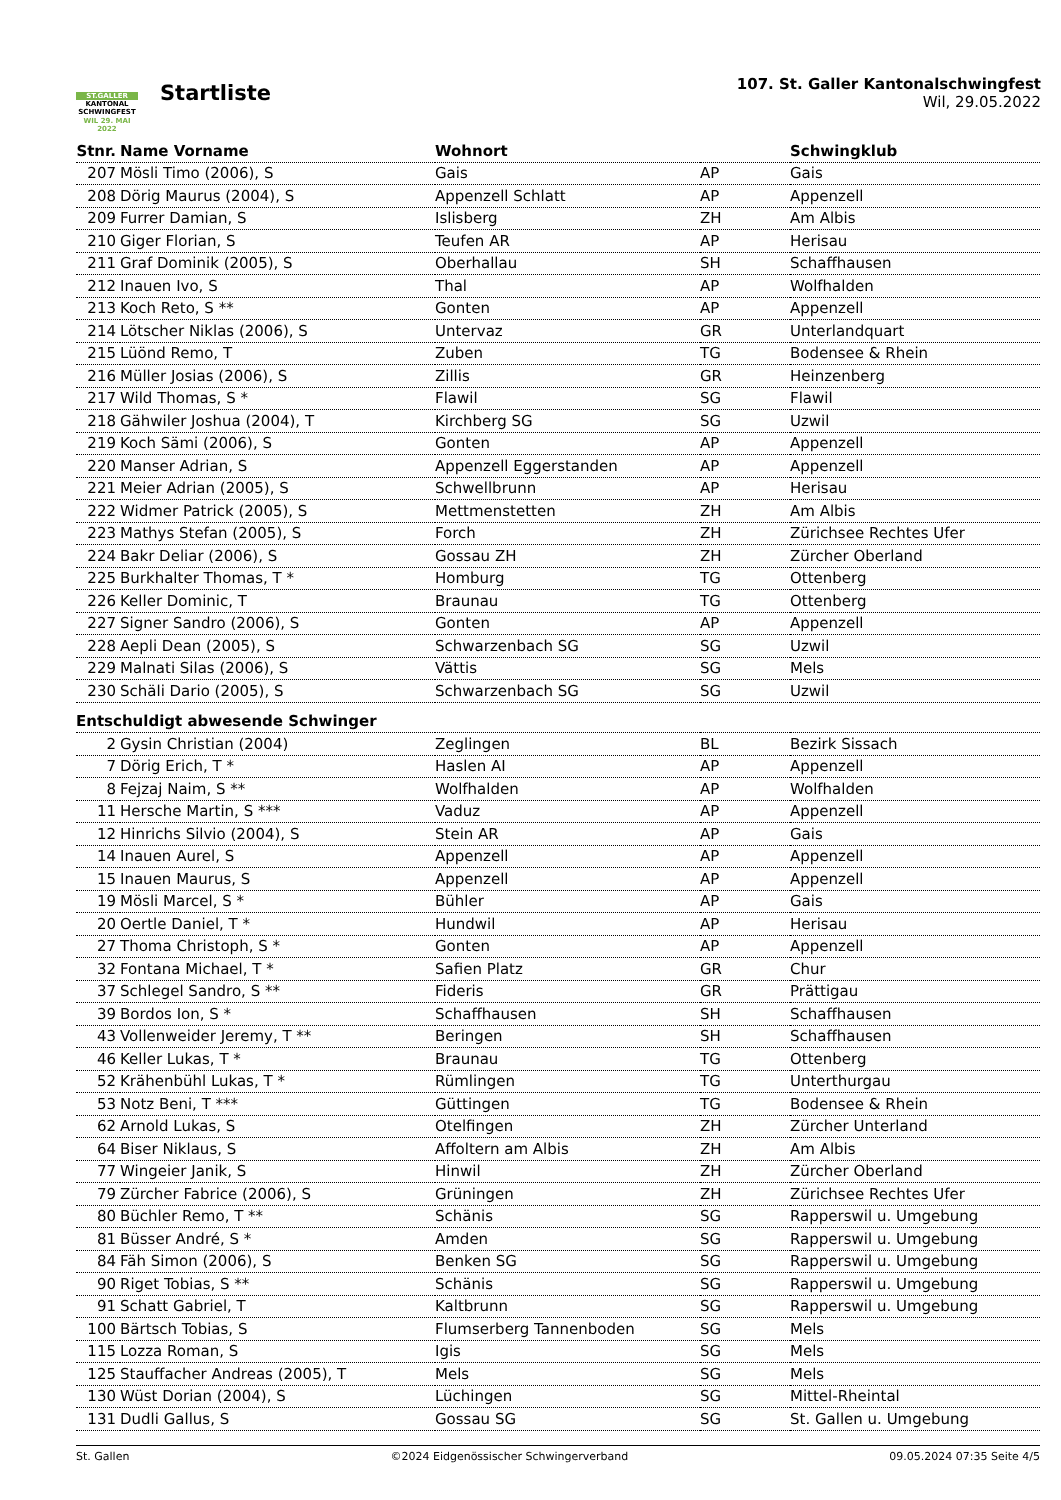ST.GALLER
KANTONAL
SCHWINGFEST
WIL 29. MAI 2022
Startliste
107. St. Galler Kantonalschwingfest
Wil, 29.05.2022
| Stnr. | Name Vorname | Wohnort | | Schwingklub |
| --- | --- | --- | --- | --- |
| 207 | Mösli Timo (2006), S | Gais | AP | Gais |
| 208 | Dörig Maurus (2004), S | Appenzell Schlatt | AP | Appenzell |
| 209 | Furrer Damian, S | Islisberg | ZH | Am Albis |
| 210 | Giger Florian, S | Teufen AR | AP | Herisau |
| 211 | Graf Dominik (2005), S | Oberhallau | SH | Schaffhausen |
| 212 | Inauen Ivo, S | Thal | AP | Wolfhalden |
| 213 | Koch Reto, S ** | Gonten | AP | Appenzell |
| 214 | Lötscher Niklas (2006), S | Untervaz | GR | Unterlandquart |
| 215 | Lüönd Remo, T | Zuben | TG | Bodensee & Rhein |
| 216 | Müller Josias (2006), S | Zillis | GR | Heinzenberg |
| 217 | Wild Thomas, S * | Flawil | SG | Flawil |
| 218 | Gähwiler Joshua (2004), T | Kirchberg SG | SG | Uzwil |
| 219 | Koch Sämi (2006), S | Gonten | AP | Appenzell |
| 220 | Manser Adrian, S | Appenzell Eggerstanden | AP | Appenzell |
| 221 | Meier Adrian (2005), S | Schwellbrunn | AP | Herisau |
| 222 | Widmer Patrick (2005), S | Mettmenstetten | ZH | Am Albis |
| 223 | Mathys Stefan (2005), S | Forch | ZH | Zürichsee Rechtes Ufer |
| 224 | Bakr Deliar (2006), S | Gossau ZH | ZH | Zürcher Oberland |
| 225 | Burkhalter Thomas, T * | Homburg | TG | Ottenberg |
| 226 | Keller Dominic, T | Braunau | TG | Ottenberg |
| 227 | Signer Sandro (2006), S | Gonten | AP | Appenzell |
| 228 | Aepli Dean (2005), S | Schwarzenbach SG | SG | Uzwil |
| 229 | Malnati Silas (2006), S | Vättis | SG | Mels |
| 230 | Schäli Dario (2005), S | Schwarzenbach SG | SG | Uzwil |
| Entschuldigt abwesende Schwinger | | | | |
| 2 | Gysin Christian (2004) | Zeglingen | BL | Bezirk Sissach |
| 7 | Dörig Erich, T * | Haslen AI | AP | Appenzell |
| 8 | Fejzaj Naim, S ** | Wolfhalden | AP | Wolfhalden |
| 11 | Hersche Martin, S *** | Vaduz | AP | Appenzell |
| 12 | Hinrichs Silvio (2004), S | Stein AR | AP | Gais |
| 14 | Inauen Aurel, S | Appenzell | AP | Appenzell |
| 15 | Inauen Maurus, S | Appenzell | AP | Appenzell |
| 19 | Mösli Marcel, S * | Bühler | AP | Gais |
| 20 | Oertle Daniel, T * | Hundwil | AP | Herisau |
| 27 | Thoma Christoph, S * | Gonten | AP | Appenzell |
| 32 | Fontana Michael, T * | Safien Platz | GR | Chur |
| 37 | Schlegel Sandro, S ** | Fideris | GR | Prättigau |
| 39 | Bordos Ion, S * | Schaffhausen | SH | Schaffhausen |
| 43 | Vollenweider Jeremy, T ** | Beringen | SH | Schaffhausen |
| 46 | Keller Lukas, T * | Braunau | TG | Ottenberg |
| 52 | Krähenbühl Lukas, T * | Rümlingen | TG | Unterthurgau |
| 53 | Notz Beni, T *** | Güttingen | TG | Bodensee & Rhein |
| 62 | Arnold Lukas, S | Otelfingen | ZH | Zürcher Unterland |
| 64 | Biser Niklaus, S | Affoltern am Albis | ZH | Am Albis |
| 77 | Wingeier Janik, S | Hinwil | ZH | Zürcher Oberland |
| 79 | Zürcher Fabrice (2006), S | Grüningen | ZH | Zürichsee Rechtes Ufer |
| 80 | Büchler Remo, T ** | Schänis | SG | Rapperswil u. Umgebung |
| 81 | Büsser André, S * | Amden | SG | Rapperswil u. Umgebung |
| 84 | Fäh Simon (2006), S | Benken SG | SG | Rapperswil u. Umgebung |
| 90 | Riget Tobias, S ** | Schänis | SG | Rapperswil u. Umgebung |
| 91 | Schatt Gabriel, T | Kaltbrunn | SG | Rapperswil u. Umgebung |
| 100 | Bärtsch Tobias, S | Flumserberg Tannenboden | SG | Mels |
| 115 | Lozza Roman, S | Igis | SG | Mels |
| 125 | Stauffacher Andreas (2005), T | Mels | SG | Mels |
| 130 | Wüst Dorian (2004), S | Lüchingen | SG | Mittel-Rheintal |
| 131 | Dudli Gallus, S | Gossau SG | SG | St. Gallen u. Umgebung |
St. Gallen ©2024 Eidgenössischer Schwingerverband 09.05.2024 07:35 Seite 4/5